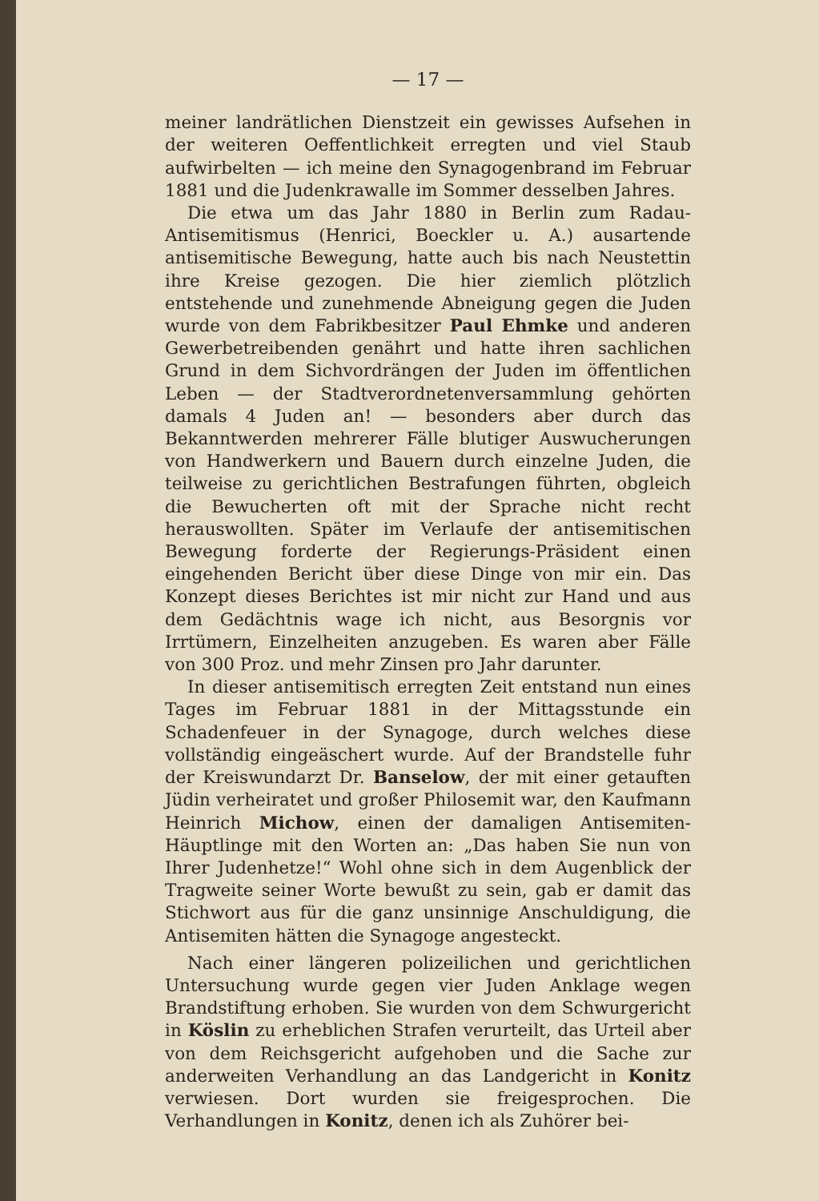— 17 —
meiner landrätlichen Dienstzeit ein gewisses Aufsehen in der weiteren Oeffentlichkeit erregten und viel Staub aufwirbelten — ich meine den Synagogenbrand im Februar 1881 und die Judenkrawalle im Sommer desselben Jahres.
Die etwa um das Jahr 1880 in Berlin zum Radau-Antisemitismus (Henrici, Boeckler u. A.) ausartende antisemitische Bewegung, hatte auch bis nach Neustettin ihre Kreise gezogen. Die hier ziemlich plötzlich entstehende und zunehmende Abneigung gegen die Juden wurde von dem Fabrikbesitzer Paul Ehmke und anderen Gewerbetreibenden genährt und hatte ihren sachlichen Grund in dem Sichvordrängen der Juden im öffentlichen Leben — der Stadtverordnetenversammlung gehörten damals 4 Juden an! — besonders aber durch das Bekanntwerden mehrerer Fälle blutiger Auswucherungen von Handwerkern und Bauern durch einzelne Juden, die teilweise zu gerichtlichen Bestrafungen führten, obgleich die Bewucherten oft mit der Sprache nicht recht herauswollten. Später im Verlaufe der antisemitischen Bewegung forderte der Regierungs-Präsident einen eingehenden Bericht über diese Dinge von mir ein. Das Konzept dieses Berichtes ist mir nicht zur Hand und aus dem Gedächtnis wage ich nicht, aus Besorgnis vor Irrtümern, Einzelheiten anzugeben. Es waren aber Fälle von 300 Proz. und mehr Zinsen pro Jahr darunter.
In dieser antisemitisch erregten Zeit entstand nun eines Tages im Februar 1881 in der Mittagsstunde ein Schadenfeuer in der Synagoge, durch welches diese vollständig eingeäschert wurde. Auf der Brandstelle fuhr der Kreiswundarzt Dr. Banselow, der mit einer getauften Jüdin verheiratet und großer Philosemit war, den Kaufmann Heinrich Michow, einen der damaligen Antisemiten-Häuptlinge mit den Worten an: „Das haben Sie nun von Ihrer Judenhetze!“ Wohl ohne sich in dem Augenblick der Tragweite seiner Worte bewußt zu sein, gab er damit das Stichwort aus für die ganz unsinnige Anschuldigung, die Antisemiten hätten die Synagoge angesteckt.
Nach einer längeren polizeilichen und gerichtlichen Untersuchung wurde gegen vier Juden Anklage wegen Brandstiftung erhoben. Sie wurden von dem Schwurgericht in Köslin zu erheblichen Strafen verurteilt, das Urteil aber von dem Reichsgericht aufgehoben und die Sache zur anderweiten Verhandlung an das Landgericht in Konitz verwiesen. Dort wurden sie freigesprochen. Die Verhandlungen in Konitz, denen ich als Zuhörer bei-